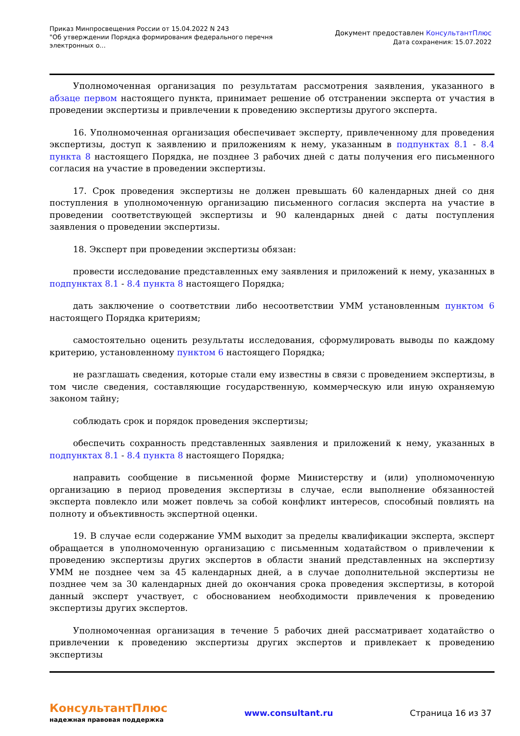Приказ Минпросвещения России от 15.04.2022 N 243
"Об утверждении Порядка формирования федерального перечня электронных о...
Документ предоставлен КонсультантПлюс
Дата сохранения: 15.07.2022
Уполномоченная организация по результатам рассмотрения заявления, указанного в абзаце первом настоящего пункта, принимает решение об отстранении эксперта от участия в проведении экспертизы и привлечении к проведению экспертизы другого эксперта.
16. Уполномоченная организация обеспечивает эксперту, привлеченному для проведения экспертизы, доступ к заявлению и приложениям к нему, указанным в подпунктах 8.1 - 8.4 пункта 8 настоящего Порядка, не позднее 3 рабочих дней с даты получения его письменного согласия на участие в проведении экспертизы.
17. Срок проведения экспертизы не должен превышать 60 календарных дней со дня поступления в уполномоченную организацию письменного согласия эксперта на участие в проведении соответствующей экспертизы и 90 календарных дней с даты поступления заявления о проведении экспертизы.
18. Эксперт при проведении экспертизы обязан:
провести исследование представленных ему заявления и приложений к нему, указанных в подпунктах 8.1 - 8.4 пункта 8 настоящего Порядка;
дать заключение о соответствии либо несоответствии УММ установленным пунктом 6 настоящего Порядка критериям;
самостоятельно оценить результаты исследования, сформулировать выводы по каждому критерию, установленному пунктом 6 настоящего Порядка;
не разглашать сведения, которые стали ему известны в связи с проведением экспертизы, в том числе сведения, составляющие государственную, коммерческую или иную охраняемую законом тайну;
соблюдать срок и порядок проведения экспертизы;
обеспечить сохранность представленных заявления и приложений к нему, указанных в подпунктах 8.1 - 8.4 пункта 8 настоящего Порядка;
направить сообщение в письменной форме Министерству и (или) уполномоченную организацию в период проведения экспертизы в случае, если выполнение обязанностей эксперта повлекло или может повлечь за собой конфликт интересов, способный повлиять на полноту и объективность экспертной оценки.
19. В случае если содержание УММ выходит за пределы квалификации эксперта, эксперт обращается в уполномоченную организацию с письменным ходатайством о привлечении к проведению экспертизы других экспертов в области знаний представленных на экспертизу УММ не позднее чем за 45 календарных дней, а в случае дополнительной экспертизы не позднее чем за 30 календарных дней до окончания срока проведения экспертизы, в которой данный эксперт участвует, с обоснованием необходимости привлечения к проведению экспертизы других экспертов.
Уполномоченная организация в течение 5 рабочих дней рассматривает ходатайство о привлечении к проведению экспертизы других экспертов и привлекает к проведению экспертизы
КонсультантПлюс
надежная правовая поддержка
www.consultant.ru Страница 16 из 37